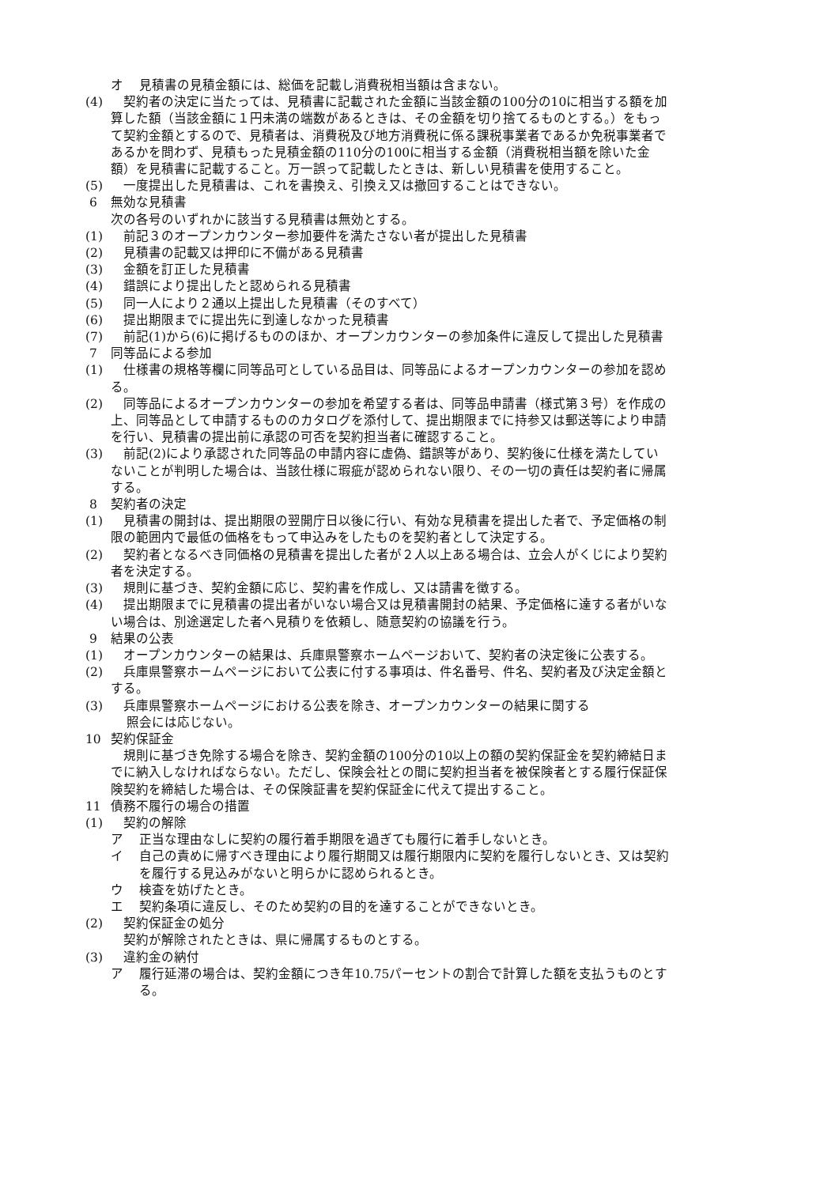オ 見積書の見積金額には、総価を記載し消費税相当額は含まない。
(4) 　契約者の決定に当たっては、見積書に記載された金額に当該金額の100分の10に相当する額を加算した額（当該金額に１円未満の端数があるときは、その金額を切り捨てるものとする。）をもって契約金額とするので、見積者は、消費税及び地方消費税に係る課税事業者であるか免税事業者であるかを問わず、見積もった見積金額の110分の100に相当する金額（消費税相当額を除いた金額）を見積書に記載すること。万一誤って記載したときは、新しい見積書を使用すること。
(5) 　一度提出した見積書は、これを書換え、引換え又は撤回することはできない。
6 無効な見積書
次の各号のいずれかに該当する見積書は無効とする。
(1) 　前記３のオープンカウンター参加要件を満たさない者が提出した見積書
(2) 　見積書の記載又は押印に不備がある見積書
(3) 　金額を訂正した見積書
(4) 　錯誤により提出したと認められる見積書
(5) 　同一人により２通以上提出した見積書（そのすべて）
(6) 　提出期限までに提出先に到達しなかった見積書
(7) 　前記(1)から(6)に掲げるもののほか、オープンカウンターの参加条件に違反して提出した見積書
7 同等品による参加
(1) 　仕様書の規格等欄に同等品可としている品目は、同等品によるオープンカウンターの参加を認める。
(2) 　同等品によるオープンカウンターの参加を希望する者は、同等品申請書（様式第３号）を作成の上、同等品として申請するもののカタログを添付して、提出期限までに持参又は郵送等により申請を行い、見積書の提出前に承認の可否を契約担当者に確認すること。
(3) 　前記(2)により承認された同等品の申請内容に虚偽、錯誤等があり、契約後に仕様を満たしていないことが判明した場合は、当該仕様に瑕疵が認められない限り、その一切の責任は契約者に帰属する。
8 契約者の決定
(1) 　見積書の開封は、提出期限の翌開庁日以後に行い、有効な見積書を提出した者で、予定価格の制限の範囲内で最低の価格をもって申込みをしたものを契約者として決定する。
(2) 　契約者となるべき同価格の見積書を提出した者が２人以上ある場合は、立会人がくじにより契約者を決定する。
(3) 　規則に基づき、契約金額に応じ、契約書を作成し、又は請書を徴する。
(4) 　提出期限までに見積書の提出者がいない場合又は見積書開封の結果、予定価格に達する者がいない場合は、別途選定した者へ見積りを依頼し、随意契約の協議を行う。
9 結果の公表
(1) 　オープンカウンターの結果は、兵庫県警察ホームページおいて、契約者の決定後に公表する。
(2) 　兵庫県警察ホームページにおいて公表に付する事項は、件名番号、件名、契約者及び決定金額とする。
(3) 　兵庫県警察ホームページにおける公表を除き、オープンカウンターの結果に関する
照会には応じない。
10 契約保証金
　規則に基づき免除する場合を除き、契約金額の100分の10以上の額の契約保証金を契約締結日までに納入しなければならない。ただし、保険会社との間に契約担当者を被保険者とする履行保証保険契約を締結した場合は、その保険証書を契約保証金に代えて提出すること。
11 債務不履行の場合の措置
(1) 　契約の解除
ア 正当な理由なしに契約の履行着手期限を過ぎても履行に着手しないとき。
イ 自己の責めに帰すべき理由により履行期間又は履行期限内に契約を履行しないとき、又は契約を履行する見込みがないと明らかに認められるとき。
ウ 検査を妨げたとき。
エ 契約条項に違反し、そのため契約の目的を達することができないとき。
(2) 　契約保証金の処分
　契約が解除されたときは、県に帰属するものとする。
(3) 　違約金の納付
ア 履行延滞の場合は、契約金額につき年10.75パーセントの割合で計算した額を支払うものとする。